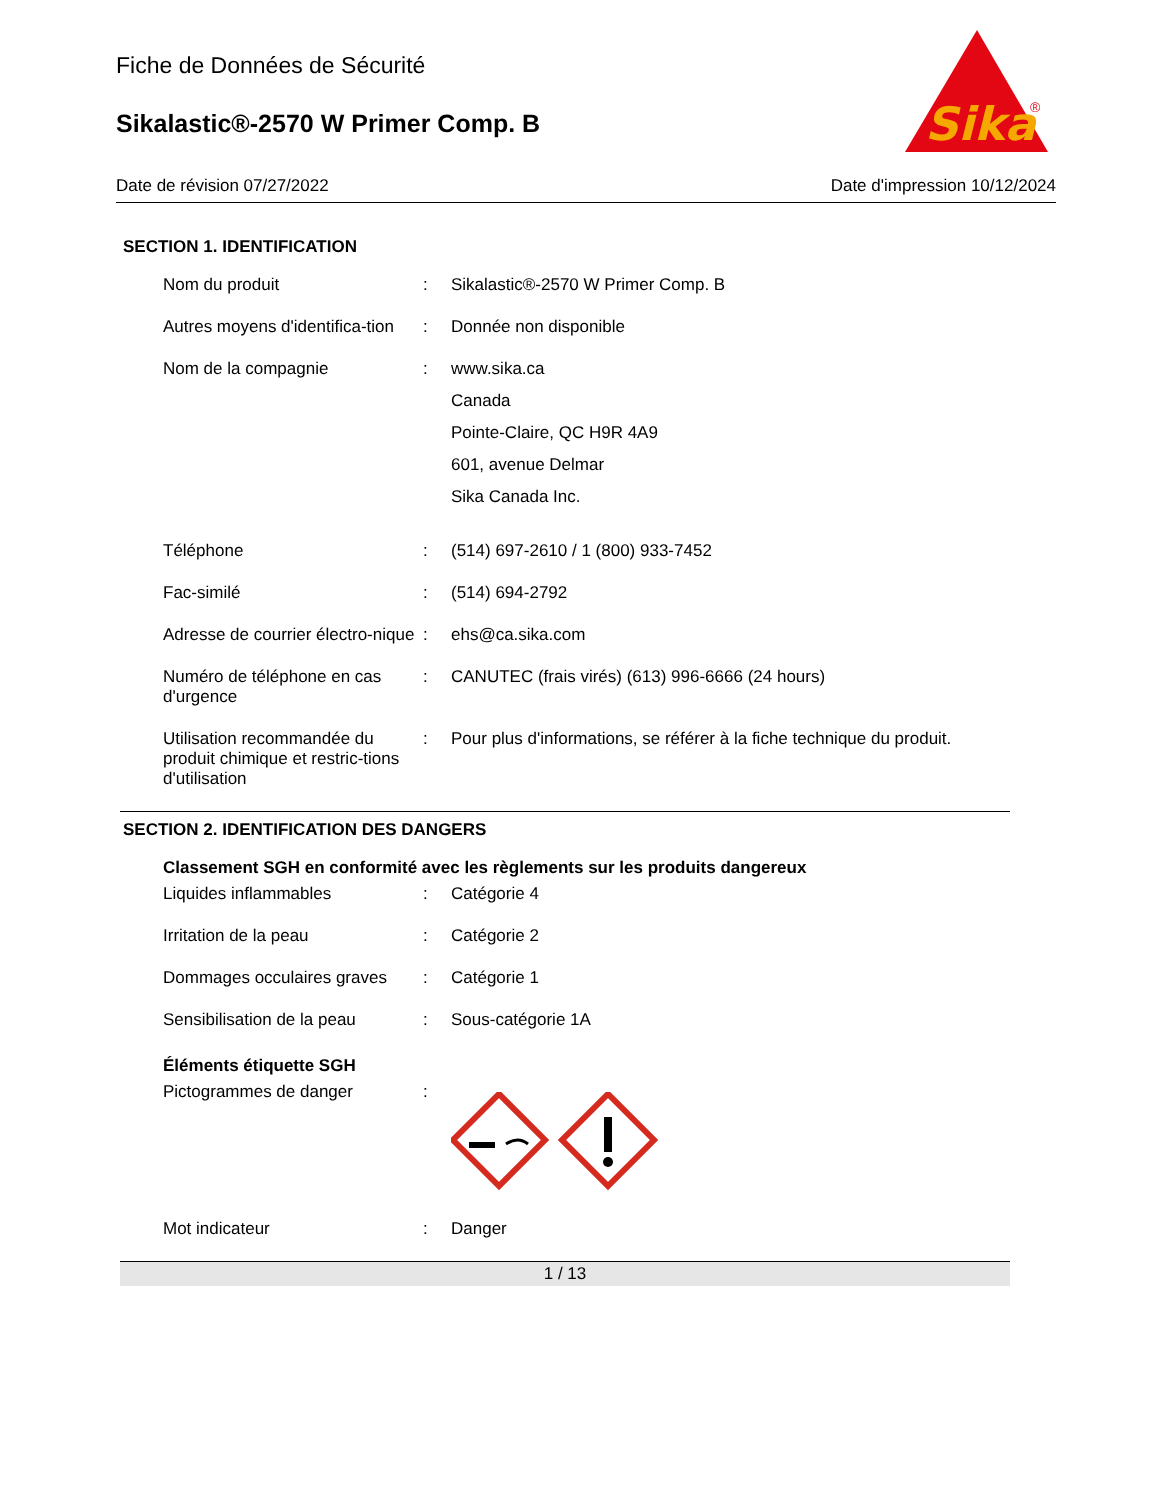Sika
®
Fiche de Données de Sécurité
Sikalastic®-2570 W Primer Comp. B
Date de révision 07/27/2022 Date d'impression 10/12/2024
SECTION 1. IDENTIFICATION
Nom du produit : Sikalastic®-2570 W Primer Comp. B
Autres moyens d'identifica-tion
: Donnée non disponible
Nom de la compagnie : www.sika.ca
Canada
Pointe-Claire, QC H9R 4A9
601, avenue Delmar
Sika Canada Inc.
Téléphone : (514) 697-2610 / 1 (800) 933-7452
Fac-similé : (514) 694-2792
Adresse de courrier électro-nique
: ehs@ca.sika.com
Numéro de téléphone en cas d'urgence
: CANUTEC (frais virés) (613) 996-6666 (24 hours)
Utilisation recommandée du produit chimique et restric-tions d'utilisation
: Pour plus d'informations, se référer à la fiche technique du produit.
SECTION 2. IDENTIFICATION DES DANGERS
Classement SGH en conformité avec les règlements sur les produits dangereux
Liquides inflammables : Catégorie 4
Irritation de la peau : Catégorie 2
Dommages occulaires graves
: Catégorie 1
Sensibilisation de la peau
: Sous-catégorie 1A
Éléments étiquette SGH
Pictogrammes de danger :
Mot indicateur : Danger
1 / 13